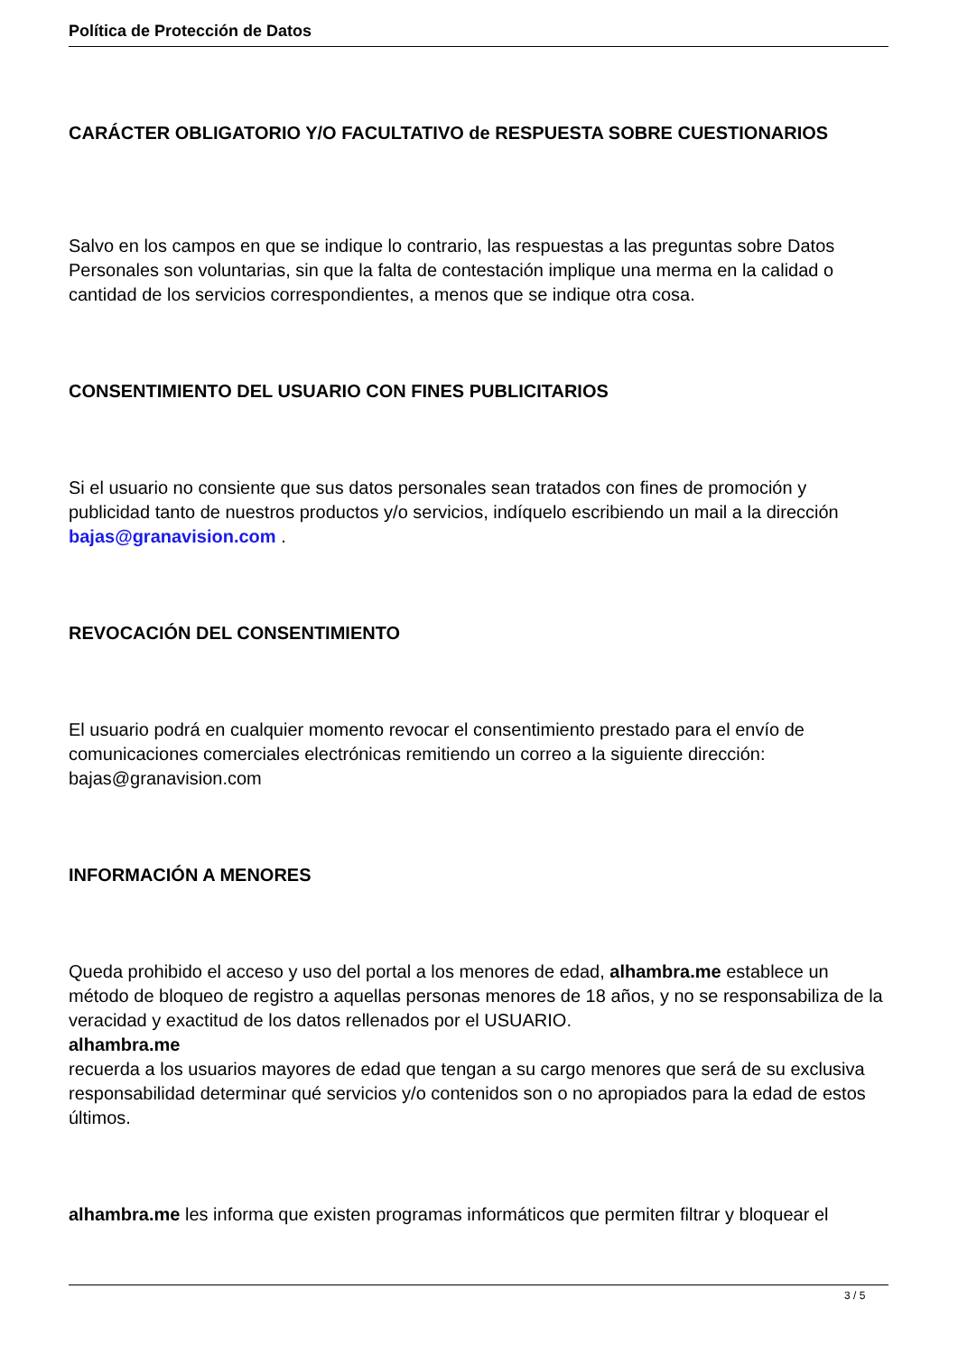Política de Protección de Datos
CARÁCTER OBLIGATORIO Y/O FACULTATIVO de RESPUESTA SOBRE CUESTIONARIOS
Salvo en los campos en que se indique lo contrario, las respuestas a las preguntas sobre Datos Personales son voluntarias, sin que la falta de contestación implique una merma en la calidad o cantidad de los servicios correspondientes, a menos que se indique otra cosa.
CONSENTIMIENTO DEL USUARIO CON FINES PUBLICITARIOS
Si el usuario no consiente que sus datos personales sean tratados con fines de promoción y publicidad tanto de nuestros productos y/o servicios, indíquelo escribiendo un mail a la dirección bajas@granavision.com .
REVOCACIÓN DEL CONSENTIMIENTO
El usuario podrá en cualquier momento revocar el consentimiento prestado para el envío de comunicaciones comerciales electrónicas remitiendo un correo a la siguiente dirección: bajas@granavision.com
INFORMACIÓN A MENORES
Queda prohibido el acceso y uso del portal a los menores de edad, alhambra.me establece un método de bloqueo de registro a aquellas personas menores de 18 años, y no se responsabiliza de la veracidad y exactitud de los datos rellenados por el USUARIO.
alhambra.me
recuerda a los usuarios mayores de edad que tengan a su cargo menores que será de su exclusiva responsabilidad determinar qué servicios y/o contenidos son o no apropiados para la edad de estos últimos.
alhambra.me les informa que existen programas informáticos que permiten filtrar y bloquear el
3 / 5